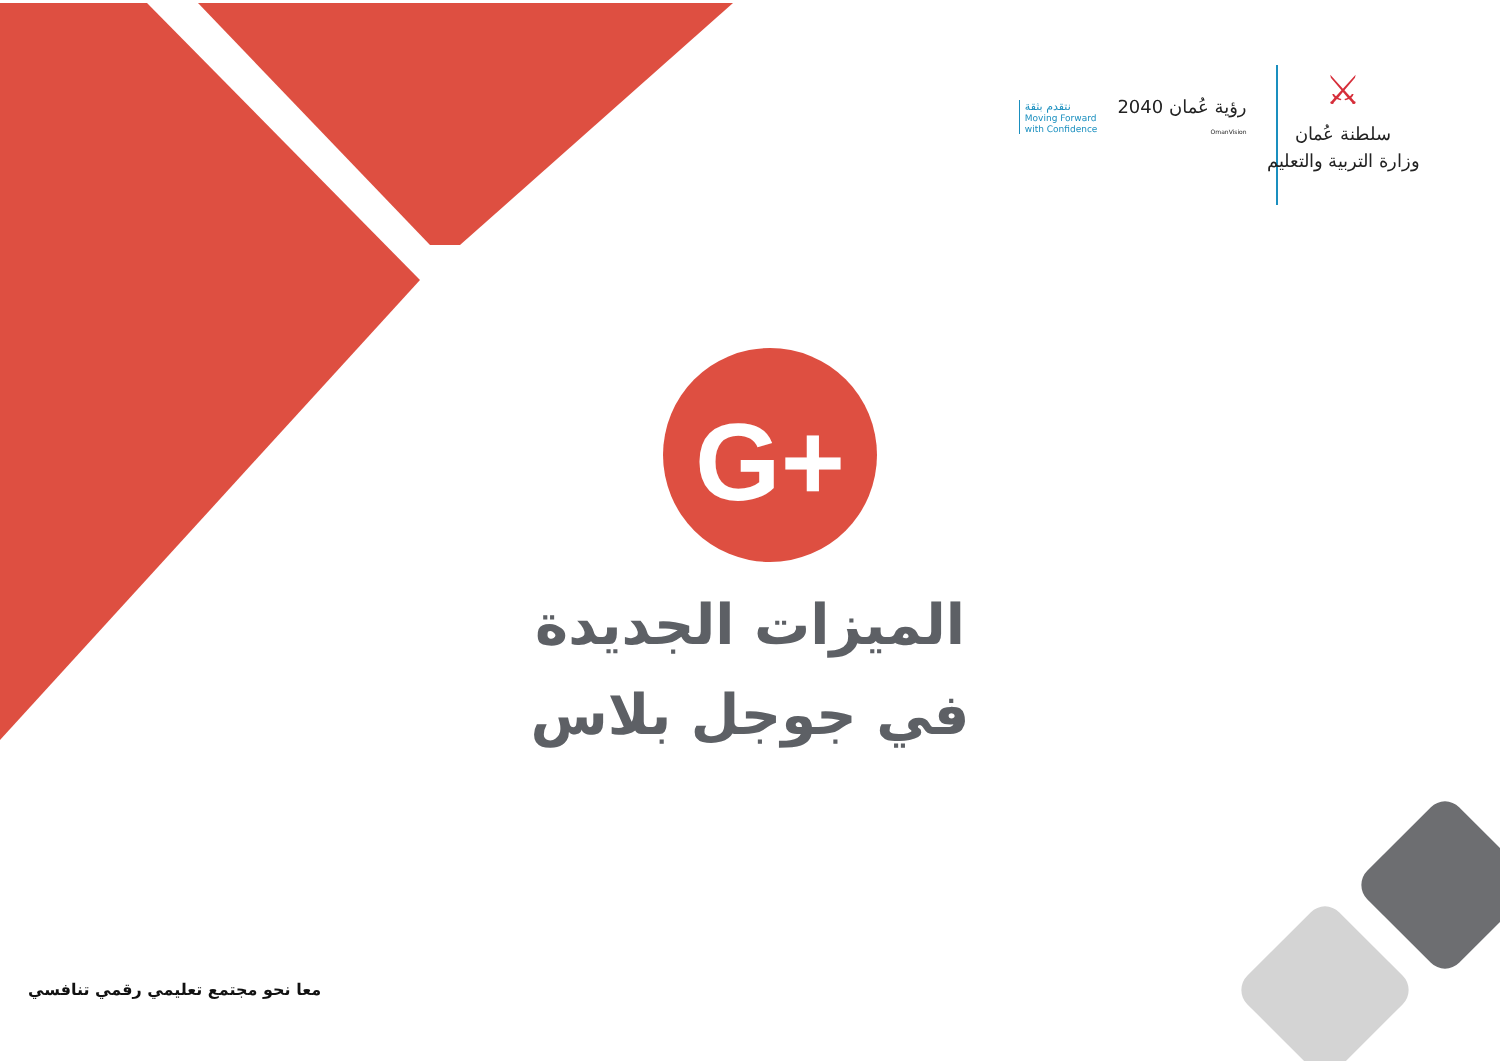G+
⚔
سلطنة عُمان
وزارة التربية والتعليم
رؤية عُمان 2040
OmanVision
نتقدم بثقة
Moving Forward
with Confidence
الميزات الجديدة
في جوجل بلاس
معا نحو مجتمع تعليمي رقمي تنافسي